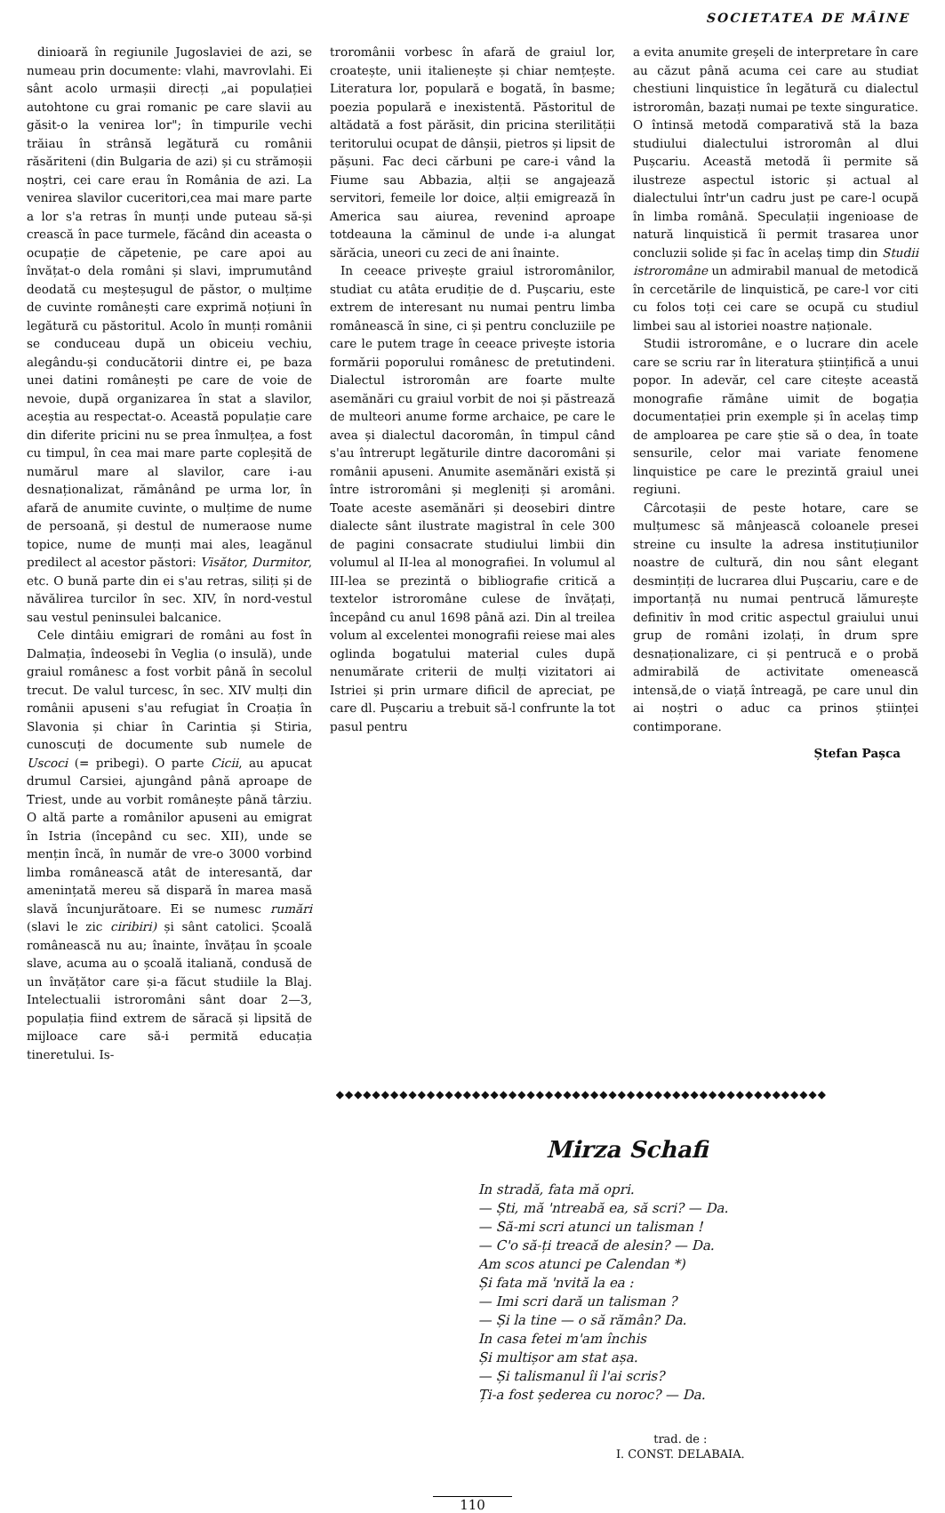SOCIETATEA DE MÂINE
dinioară în regiunile Jugoslaviei de azi, se numeau prin documente: vlahi, mavrovlahi. Ei sânt acolo urmașii direcți „ai populației autohtone cu grai romanic pe care slavii au găsit-o la venirea lor"; în timpurile vechi trăiau în strânsă legătură cu românii răsăriteni (din Bulgaria de azi) și cu strămoșii noștri, cei care erau în România de azi. La venirea slavilor cuceritori,cea mai mare parte a lor s'a retras în munți unde puteau să-și crească în pace turmele, făcând din aceasta o ocupație de căpetenie, pe care apoi au învățat-o dela români și slavi, imprumutând deodată cu meșteșugul de păstor, o mulțime de cuvinte românești care exprimă noțiuni în legătură cu păstoritul. Acolo în munți românii se conduceau după un obiceiu vechiu, alegându-și conducătorii dintre ei, pe baza unei datini românești pe care de voie de nevoie, după organizarea în stat a slavilor, aceștia au respectat-o. Această populație care din diferite pricini nu se prea înmulțea, a fost cu timpul, în cea mai mare parte copleșită de numărul mare al slavilor, care i-au desnaționalizat, rămânând pe urma lor, în afară de anumite cuvinte, o mulțime de nume de persoană, și destul de numeraose nume topice, nume de munți mai ales, leagănul predilect al acestor păstori: Visător, Durmitor, etc. O bună parte din ei s'au retras, siliți și de năvălirea turcilor în sec. XIV, în nord-vestul sau vestul peninsulei balcanice.
Cele dintâiu emigrari de români au fost în Dalmația, îndeosebi în Veglia (o insulă), unde graiul românesc a fost vorbit până în secolul trecut. De valul turcesc, în sec. XIV mulți din românii apuseni s'au refugiat în Croația în Slavonia și chiar în Carintia și Stiria, cunoscuți de documente sub numele de Uscoci (= pribegi). O parte Cicii, au apucat drumul Carsiei, ajungând până aproape de Triest, unde au vorbit românește până târziu. O altă parte a românilor apuseni au emigrat în Istria (începând cu sec. XII), unde se mențin încă, în număr de vre-o 3000 vorbind limba românească atât de interesantă, dar amenințată mereu să dispară în marea masă slavă încunjurătoare. Ei se numesc rumări (slavi le zic ciribiri) și sânt catolici. Școală românească nu au; înainte, învățau în școale slave, acuma au o școală italiană, condusă de un învățător care și-a făcut studiile la Blaj. Intelectualii istroromâni sânt doar 2—3, populația fiind extrem de săracă și lipsită de mijloace care să-i permită educația tineretului. Is-
troromânii vorbesc în afară de graiul lor, croatește, unii italienește și chiar nemțește. Literatura lor, populară e bogată, în basme; poezia populară e inexistentă. Păstoritul de altădată a fost părăsit, din pricina sterilității teritorului ocupat de dânșii, pietros și lipsit de pășuni. Fac deci cărbuni pe care-i vând la Fiume sau Abbazia, alții se angajează servitori, femeile lor doice, alții emigrează în America sau aiurea, revenind aproape totdeauna la căminul de unde i-a alungat sărăcia, uneori cu zeci de ani înainte.
In ceeace privește graiul istroromânilor, studiat cu atâta erudiție de d. Pușcariu, este extrem de interesant nu numai pentru limba românească în sine, ci și pentru concluziile pe care le putem trage în ceeace privește istoria formării poporului românesc de pretutindeni. Dialectul istroromân are foarte multe asemănări cu graiul vorbit de noi și păstrează de multeori anume forme archaice, pe care le avea și dialectul dacoromân, în timpul când s'au întrerupt legăturile dintre dacoromâni și românii apuseni. Anumite asemănări există și între istroromâni și megleniți și aromâni. Toate aceste asemănări și deosebiri dintre dialecte sânt ilustrate magistral în cele 300 de pagini consacrate studiului limbii din volumul al II-lea al monografiei. In volumul al III-lea se prezintă o bibliografie critică a textelor istroromâne culese de învățați, începând cu anul 1698 până azi. Din al treilea volum al excelentei monografii reiese mai ales oglinda bogatului material cules după nenumărate criterii de mulți vizitatori ai Istriei și prin urmare dificil de apreciat, pe care dl. Pușcariu a trebuit să-l confrunte la tot pasul pentru
a evita anumite greșeli de interpretare în care au căzut până acuma cei care au studiat chestiuni linquistice în legătură cu dialectul istroromân, bazați numai pe texte singuratice. O întinsă metodă comparativă stă la baza studiului dialectului istroromân al dlui Pușcariu. Această metodă îi permite să ilustreze aspectul istoric și actual al dialectului într'un cadru just pe care-l ocupă în limba română. Speculații ingenioase de natură linquistică îi permit trasarea unor concluzii solide și fac în acelaș timp din Studii istroromâne un admirabil manual de metodică în cercetările de linquistică, pe care-l vor citi cu folos toți cei care se ocupă cu studiul limbei sau al istoriei noastre naționale.
Studii istroromâne, e o lucrare din acele care se scriu rar în literatura științifică a unui popor. In adevăr, cel care citește această monografie rămâne uimit de bogația documentației prin exemple și în acelaș timp de amploarea pe care știe să o dea, în toate sensurile, celor mai variate fenomene linquistice pe care le prezintă graiul unei regiuni.
Cârcotașii de peste hotare, care se mulțumesc să mânjească coloanele presei streine cu insulte la adresa instituțiunilor noastre de cultură, din nou sânt elegant desmințiți de lucrarea dlui Pușcariu, care e de importanță nu numai pentrucă lămurește definitiv în mod critic aspectul graiului unui grup de români izolați, în drum spre desnaționalizare, ci și pentrucă e o probă admirabilă de activitate omenească intensă,de o viață întreagă, pe care unul din ai noștri o aduc ca prinos științei contimporane.
Ștefan Pașca
◆◆◆◆◆◆◆◆◆◆◆◆◆◆◆◆◆◆◆◆◆◆◆◆◆◆◆◆◆◆◆◆◆◆◆◆◆◆◆◆◆◆◆◆◆◆◆◆◆◆◆◆◆◆
Mirza Schafi
In stradă, fata mă opri.
— Ști, mă 'ntreabă ea, să scri? — Da.
— Să-mi scri atunci un talisman !
— C'o să-ți treacă de alesin? — Da.
Am scos atunci pe Calendan *)
Și fata mă 'nvită la ea :
— Imi scri dară un talisman ?
— Și la tine — o să rămân? Da.
In casa fetei m'am închis
Și multișor am stat așa.
— Și talismanul îi l'ai scris?
Ți-a fost șederea cu noroc? — Da.
trad. de :
I. CONST. DELABAIA.
110